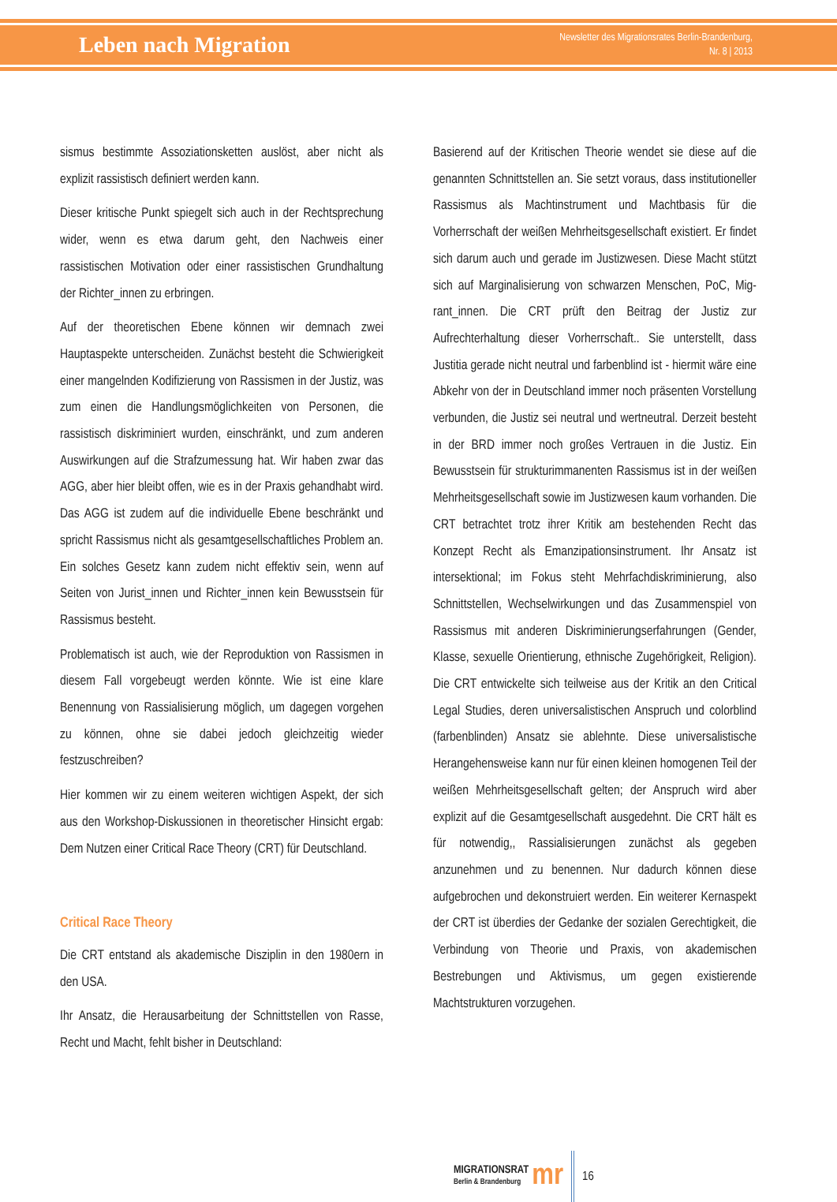Leben nach Migration
Newsletter des Migrationsrates Berlin-Brandenburg,
Nr. 8 | 2013
sismus bestimmte Assoziationsketten auslöst, aber nicht als explizit rassistisch definiert werden kann.
Dieser kritische Punkt spiegelt sich auch in der Recht­sprechung wider, wenn es etwa darum geht, den Nach­weis einer rassistischen Motivation oder einer rassisti­schen Grundhaltung der Richter_innen zu erbringen.
Auf der theoretischen Ebene können wir demnach zwei Hauptaspekte unterscheiden. Zunächst besteht die Schwierigkeit einer mangelnden Kodifizierung von Ras­sismen in der Justiz, was zum einen die Handlungsmög­lichkeiten von Personen, die rassistisch diskriminiert wurden, einschränkt, und zum anderen Auswirkungen auf die Strafzumessung hat. Wir haben zwar das AGG, aber hier bleibt offen, wie es in der Praxis gehandhabt wird. Das AGG ist zudem auf die individuelle Ebene be­schränkt und spricht Rassismus nicht als gesamtgesell­schaftliches Problem an. Ein solches Gesetz kann zudem nicht effektiv sein, wenn auf Seiten von Jurist_innen und Richter_innen kein Bewusstsein für Rassismus besteht.
Problematisch ist auch, wie der Reproduktion von Ras­sismen in diesem Fall vorgebeugt werden könnte. Wie ist eine klare Benennung von Rassialisierung möglich, um dagegen vorgehen zu können, ohne sie dabei jedoch gleichzeitig wieder festzuschreiben?
Hier kommen wir zu einem weiteren wichtigen Aspekt, der sich aus den Workshop-Diskussionen in theoretischer Hinsicht ergab: Dem Nutzen einer Critical Race Theory (CRT) für Deutschland.
Critical Race Theory
Die CRT entstand als akademische Disziplin in den 1980ern in den USA.
Ihr Ansatz, die Herausarbeitung der Schnittstellen von Rasse, Recht und Macht, fehlt bisher in Deutschland:
Basierend auf der Kritischen Theorie wendet sie diese auf die genannten Schnittstellen an. Sie setzt voraus, dass institutioneller Rassismus als Machtinstrument und Machtbasis für die Vorherrschaft der weißen Mehrheits­gesellschaft existiert. Er findet sich darum auch und ge­rade im Justizwesen. Diese Macht stützt sich auf Margi­nalisierung von schwarzen Menschen, PoC, Mig­rant_innen. Die CRT prüft den Beitrag der Justiz zur Aufrechterhaltung dieser Vorherrschaft.. Sie unterstellt, dass Justitia gerade nicht neutral und farbenblind ist - hiermit wäre eine Abkehr von der in Deutschland immer noch präsenten Vorstellung verbunden, die Justiz sei neutral und wertneutral. Derzeit besteht in der BRD im­mer noch großes Vertrauen in die Justiz. Ein Bewusst­sein für strukturimmanenten Rassismus ist in der weißen Mehrheitsgesellschaft sowie im Justizwesen kaum vor­handen. Die CRT betrachtet trotz ihrer Kritik am beste­henden Recht das Konzept Recht als Emanzipations­instrument. Ihr Ansatz ist intersektional; im Fokus steht Mehrfachdiskriminierung, also Schnittstellen, Wechsel­wirkungen und das Zusammenspiel von Rassismus mit anderen Diskriminierungserfahrungen (Gender, Klasse, sexuelle Orientierung, ethnische Zugehörigkeit, Religion). Die CRT entwickelte sich teilweise aus der Kritik an den Critical Legal Studies, deren universalistischen Anspruch und colorblind (farbenblinden) Ansatz sie ablehnte. Die­se universalistische Herangehensweise kann nur für einen kleinen homogenen Teil der weißen Mehrheitsge­sellschaft gelten; der Anspruch wird aber explizit auf die Gesamtgesellschaft ausgedehnt. Die CRT hält es für notwendig,, Rassialisierungen zunächst als gegeben anzunehmen und zu benennen. Nur dadurch können diese aufgebrochen und dekonstruiert werden. Ein weite­rer Kernaspekt der CRT ist überdies der Gedanke der sozialen Gerechtigkeit, die Verbindung von Theorie und Praxis, von akademischen Bestrebungen und Aktivismus, um gegen existierende Machtstrukturen vorzugehen.
MIGRATIONSRAT
Berlin & Brandenburg
mr
16